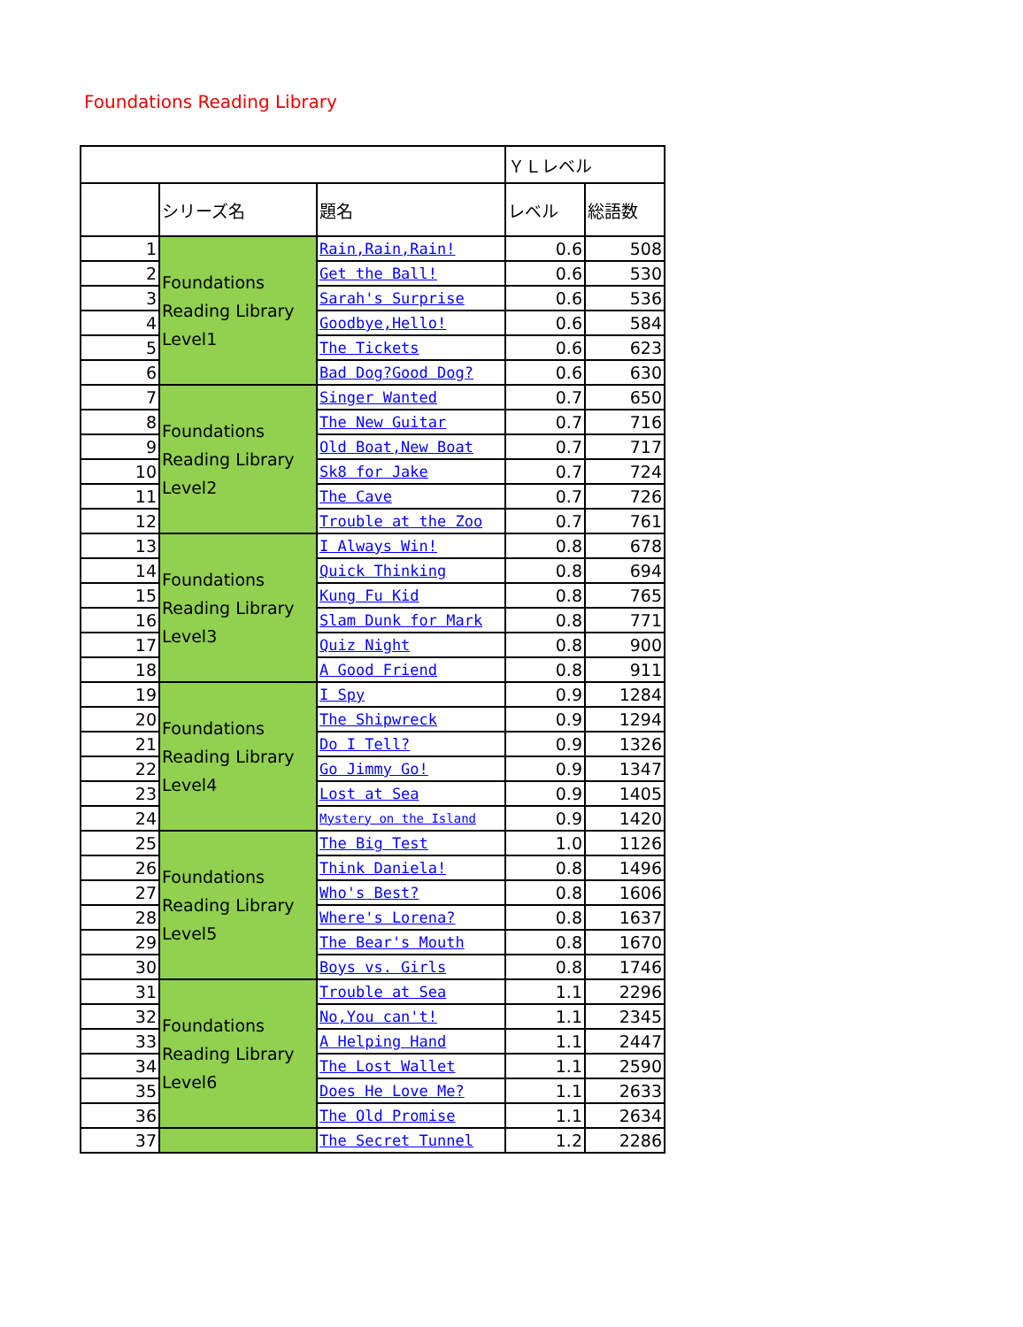Foundations Reading Library
| | | | ＹＬレベル | |
| --- | --- | --- | --- | --- |
| | シリーズ名 | 題名 | レベル | 総語数 |
| 1 | Foundations Reading Library Level1 | Rain,Rain,Rain! | 0.6 | 508 |
| 2 | | Get the Ball! | 0.6 | 530 |
| 3 | | Sarah's Surprise | 0.6 | 536 |
| 4 | | Goodbye,Hello! | 0.6 | 584 |
| 5 | | The Tickets | 0.6 | 623 |
| 6 | | Bad Dog?Good Dog? | 0.6 | 630 |
| 7 | Foundations Reading Library Level2 | Singer Wanted | 0.7 | 650 |
| 8 | | The New Guitar | 0.7 | 716 |
| 9 | | Old Boat,New Boat | 0.7 | 717 |
| 10 | | Sk8 for Jake | 0.7 | 724 |
| 11 | | The Cave | 0.7 | 726 |
| 12 | | Trouble at the Zoo | 0.7 | 761 |
| 13 | Foundations Reading Library Level3 | I Always Win! | 0.8 | 678 |
| 14 | | Quick Thinking | 0.8 | 694 |
| 15 | | Kung Fu Kid | 0.8 | 765 |
| 16 | | Slam Dunk for Mark | 0.8 | 771 |
| 17 | | Quiz Night | 0.8 | 900 |
| 18 | | A Good Friend | 0.8 | 911 |
| 19 | Foundations Reading Library Level4 | I Spy | 0.9 | 1284 |
| 20 | | The Shipwreck | 0.9 | 1294 |
| 21 | | Do I Tell? | 0.9 | 1326 |
| 22 | | Go Jimmy Go! | 0.9 | 1347 |
| 23 | | Lost at Sea | 0.9 | 1405 |
| 24 | | Mystery on the Island | 0.9 | 1420 |
| 25 | Foundations Reading Library Level5 | The Big Test | 1.0 | 1126 |
| 26 | | Think Daniela! | 0.8 | 1496 |
| 27 | | Who's Best? | 0.8 | 1606 |
| 28 | | Where's Lorena? | 0.8 | 1637 |
| 29 | | The Bear's Mouth | 0.8 | 1670 |
| 30 | | Boys vs. Girls | 0.8 | 1746 |
| 31 | Foundations Reading Library Level6 | Trouble at Sea | 1.1 | 2296 |
| 32 | | No,You can't! | 1.1 | 2345 |
| 33 | | A Helping Hand | 1.1 | 2447 |
| 34 | | The Lost Wallet | 1.1 | 2590 |
| 35 | | Does He Love Me? | 1.1 | 2633 |
| 36 | | The Old Promise | 1.1 | 2634 |
| 37 | | The Secret Tunnel | 1.2 | 2286 |